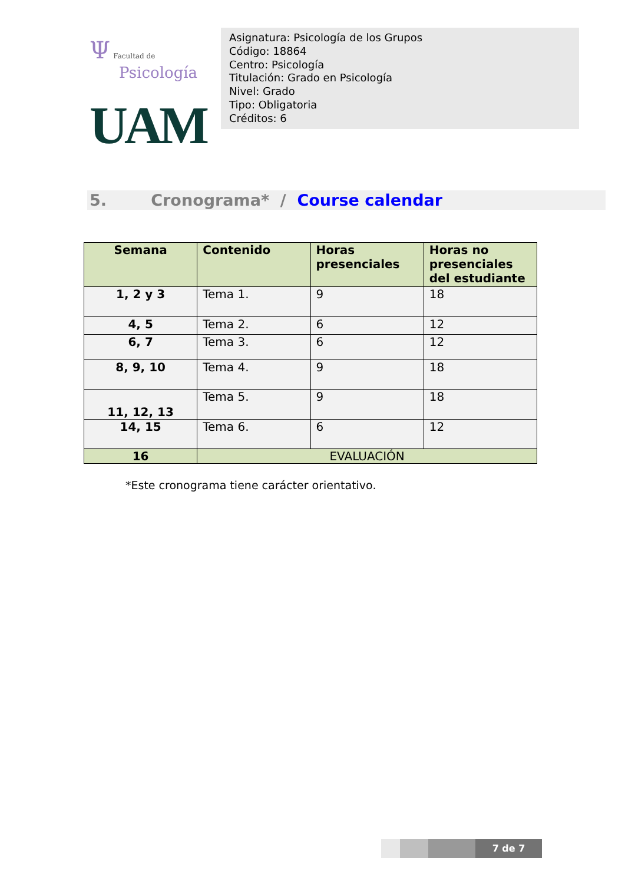Ψ Facultad de
Psicología
UAM
Asignatura: Psicología de los Grupos
Código: 18864
Centro: Psicología
Titulación: Grado en Psicología
Nivel: Grado
Tipo: Obligatoria
Créditos: 6
5. Cronograma* / Course calendar
| Semana | Contenido | Horas presenciales | Horas no presenciales del estudiante |
| --- | --- | --- | --- |
| 1, 2 y 3 | Tema 1. | 9 | 18 |
| 4, 5 | Tema 2. | 6 | 12 |
| 6, 7 | Tema 3. | 6 | 12 |
| 8, 9, 10 | Tema 4. | 9 | 18 |
| 11, 12, 13 | Tema 5. | 9 | 18 |
| 14, 15 | Tema 6. | 6 | 12 |
| 16 | EVALUACIÓN | | |
*Este cronograma tiene carácter orientativo.
7 de 7